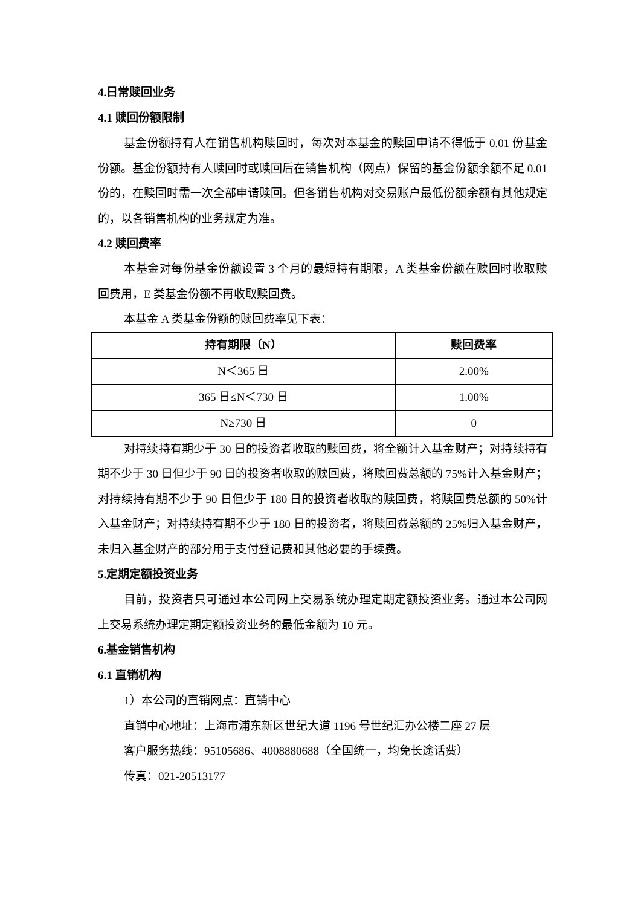4.日常赎回业务
4.1 赎回份额限制
基金份额持有人在销售机构赎回时，每次对本基金的赎回申请不得低于 0.01 份基金份额。基金份额持有人赎回时或赎回后在销售机构（网点）保留的基金份额余额不足 0.01 份的，在赎回时需一次全部申请赎回。但各销售机构对交易账户最低份额余额有其他规定的，以各销售机构的业务规定为准。
4.2 赎回费率
本基金对每份基金份额设置 3 个月的最短持有期限，A 类基金份额在赎回时收取赎回费用，E 类基金份额不再收取赎回费。
本基金 A 类基金份额的赎回费率见下表：
| 持有期限（N） | 赎回费率 |
| --- | --- |
| N＜365 日 | 2.00% |
| 365 日≤N＜730 日 | 1.00% |
| N≥730 日 | 0 |
对持续持有期少于 30 日的投资者收取的赎回费，将全额计入基金财产；对持续持有期不少于 30 日但少于 90 日的投资者收取的赎回费，将赎回费总额的 75%计入基金财产；对持续持有期不少于 90 日但少于 180 日的投资者收取的赎回费，将赎回费总额的 50%计入基金财产；对持续持有期不少于 180 日的投资者，将赎回费总额的 25%归入基金财产，未归入基金财产的部分用于支付登记费和其他必要的手续费。
5.定期定额投资业务
目前，投资者只可通过本公司网上交易系统办理定期定额投资业务。通过本公司网上交易系统办理定期定额投资业务的最低金额为 10 元。
6.基金销售机构
6.1 直销机构
1）本公司的直销网点：直销中心
直销中心地址：上海市浦东新区世纪大道 1196 号世纪汇办公楼二座 27 层
客户服务热线：95105686、4008880688（全国统一，均免长途话费）
传真：021-20513177